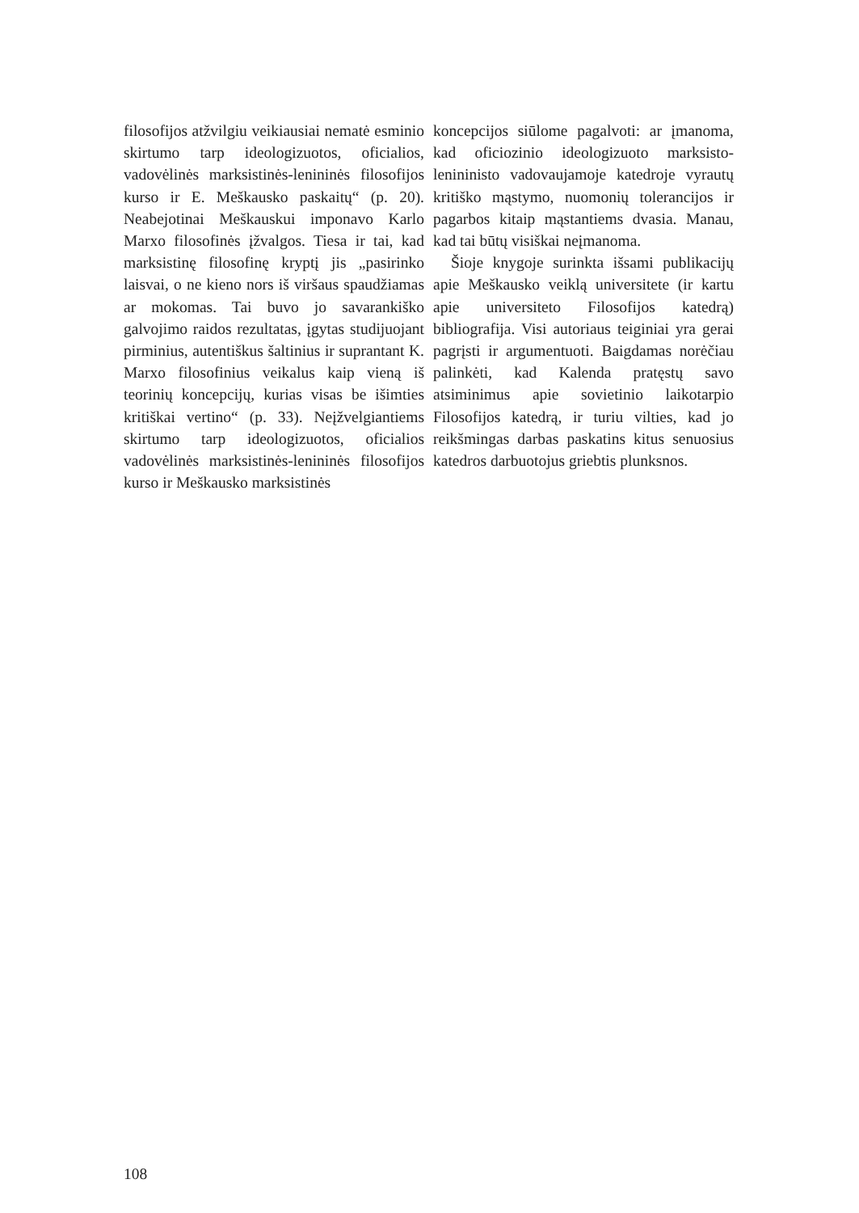filosofijos atžvilgiu veikiausiai nematė esminio skirtumo tarp ideologizuotos, oficialios, vadovėlinės marksistinės-lenininės filosofijos kurso ir E. Meškausko paskaitų“ (p. 20). Neabejotinai Meškauskui imponavo Karlo Marxo filosofinės įžvalgos. Tiesa ir tai, kad marksistinę filosofinę kryptį jis „pasirinko laisvai, o ne kieno nors iš viršaus spaudžiamas ar mokomas. Tai buvo jo savarankiško galvojimo raidos rezultatas, įgytas studijuojant pirminius, autentiškus šaltinius ir suprantant K. Marxo filosofinius veikalus kaip vieną iš teorinių koncepcijų, kurias visas be išimties kritiškai vertino“ (p. 33). Neįžvelgiantiems skirtumo tarp ideologizuotos, oficialios vadovėlinės marksistinės-lenininės filosofijos kurso ir Meškausko marksistinės
koncepcijos siūlome pagalvoti: ar įmanoma, kad oficiozinio ideologizuoto marksisto-lenininisto vadovaujamoje katedroje vyrautų kritiško mąstymo, nuomonių tolerancijos ir pagarbos kitaip mąstantiems dvasia. Manau, kad tai būtų visiškai neįmanoma.
Šioje knygoje surinkta išsami publikacijų apie Meškausko veiklą universitete (ir kartu apie universiteto Filosofijos katedrą) bibliografija. Visi autoriaus teiginiai yra gerai pagrįsti ir argumentuoti. Baigdamas norėčiau palinkėti, kad Kalenda pratęstų savo atsiminimus apie sovietinio laikotarpio Filosofijos katedrą, ir turiu vilties, kad jo reikšmingas darbas paskatins kitus senuosius katedros darbuotojus griebtis plunksnos.
108